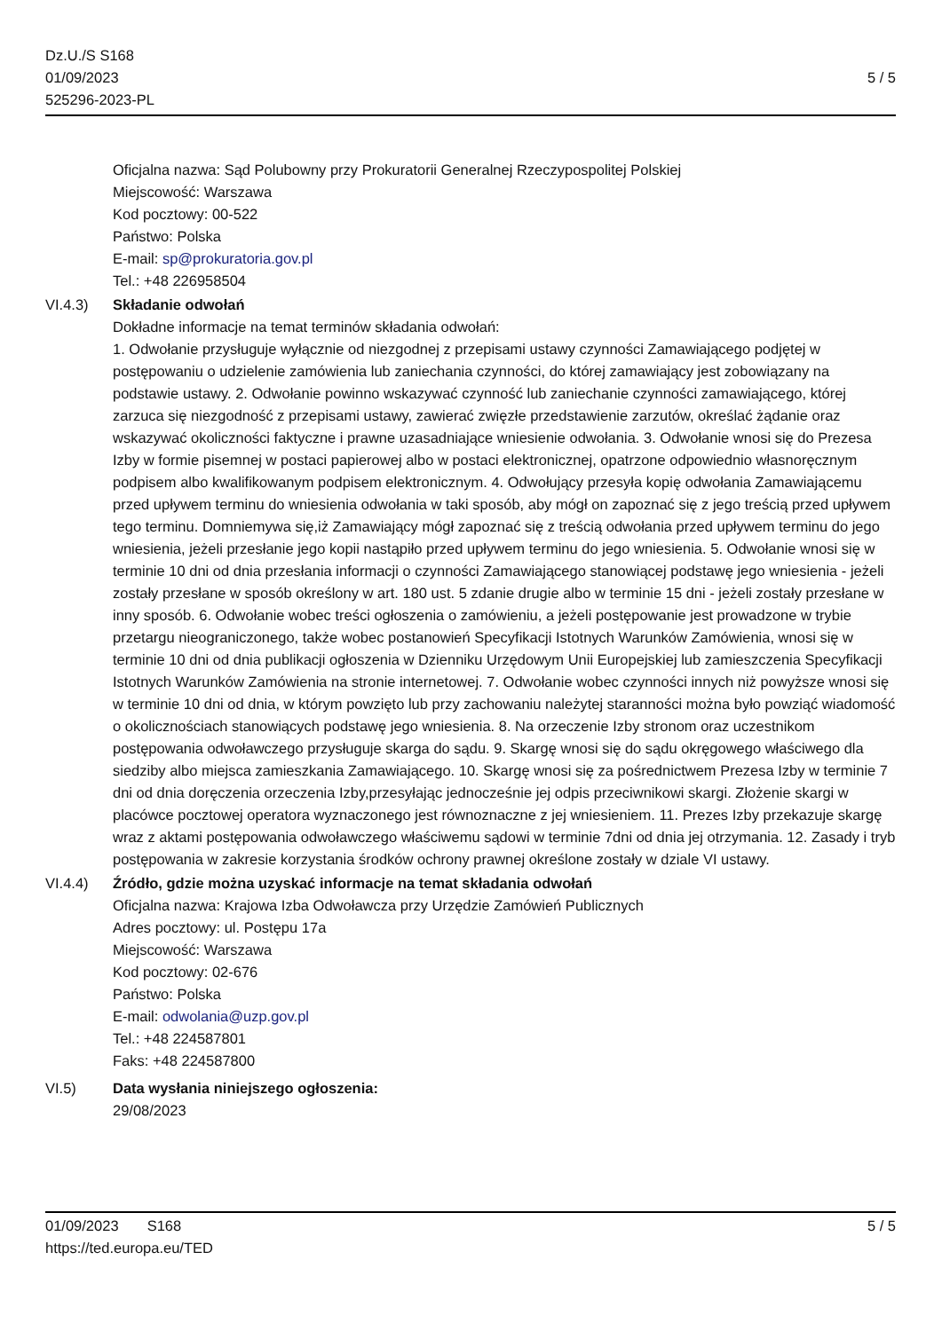Dz.U./S S168
01/09/2023
525296-2023-PL
5 / 5
Oficjalna nazwa: Sąd Polubowny przy Prokuratorii Generalnej Rzeczypospolitej Polskiej
Miejscowość: Warszawa
Kod pocztowy: 00-522
Państwo: Polska
E-mail: sp@prokuratoria.gov.pl
Tel.: +48 226958504
VI.4.3) Składanie odwołań
Dokładne informacje na temat terminów składania odwołań:
1. Odwołanie przysługuje wyłącznie od niezgodnej z przepisami ustawy czynności Zamawiającego podjętej w postępowaniu o udzielenie zamówienia lub zaniechania czynności, do której zamawiający jest zobowiązany na podstawie ustawy. 2. Odwołanie powinno wskazywać czynność lub zaniechanie czynności zamawiającego, której zarzuca się niezgodność z przepisami ustawy, zawierać zwięzłe przedstawienie zarzutów, określać żądanie oraz wskazywać okoliczności faktyczne i prawne uzasadniające wniesienie odwołania. 3. Odwołanie wnosi się do Prezesa Izby w formie pisemnej w postaci papierowej albo w postaci elektronicznej, opatrzone odpowiednio własnoręcznym podpisem albo kwalifikowanym podpisem elektronicznym. 4. Odwołujący przesyła kopię odwołania Zamawiającemu przed upływem terminu do wniesienia odwołania w taki sposób, aby mógł on zapoznać się z jego treścią przed upływem tego terminu. Domniemywa się,iż Zamawiający mógł zapoznać się z treścią odwołania przed upływem terminu do jego wniesienia, jeżeli przesłanie jego kopii nastąpiło przed upływem terminu do jego wniesienia. 5. Odwołanie wnosi się w terminie 10 dni od dnia przesłania informacji o czynności Zamawiającego stanowiącej podstawę jego wniesienia - jeżeli zostały przesłane w sposób określony w art. 180 ust. 5 zdanie drugie albo w terminie 15 dni - jeżeli zostały przesłane w inny sposób. 6. Odwołanie wobec treści ogłoszenia o zamówieniu, a jeżeli postępowanie jest prowadzone w trybie przetargu nieograniczonego, także wobec postanowień Specyfikacji Istotnych Warunków Zamówienia, wnosi się w terminie 10 dni od dnia publikacji ogłoszenia w Dzienniku Urzędowym Unii Europejskiej lub zamieszczenia Specyfikacji Istotnych Warunków Zamówienia na stronie internetowej. 7. Odwołanie wobec czynności innych niż powyższe wnosi się w terminie 10 dni od dnia, w którym powzięto lub przy zachowaniu należytej staranności można było powziąć wiadomość o okolicznościach stanowiących podstawę jego wniesienia. 8. Na orzeczenie Izby stronom oraz uczestnikom postępowania odwoławczego przysługuje skarga do sądu. 9. Skargę wnosi się do sądu okręgowego właściwego dla siedziby albo miejsca zamieszkania Zamawiającego. 10. Skargę wnosi się za pośrednictwem Prezesa Izby w terminie 7 dni od dnia doręczenia orzeczenia Izby,przesyłając jednocześnie jej odpis przeciwnikowi skargi. Złożenie skargi w placówce pocztowej operatora wyznaczonego jest równoznaczne z jej wniesieniem. 11. Prezes Izby przekazuje skargę wraz z aktami postępowania odwoławczego właściwemu sądowi w terminie 7dni od dnia jej otrzymania. 12. Zasady i tryb postępowania w zakresie korzystania środków ochrony prawnej określone zostały w dziale VI ustawy.
VI.4.4) Źródło, gdzie można uzyskać informacje na temat składania odwołań
Oficjalna nazwa: Krajowa Izba Odwoławcza przy Urzędzie Zamówień Publicznych
Adres pocztowy: ul. Postępu 17a
Miejscowość: Warszawa
Kod pocztowy: 02-676
Państwo: Polska
E-mail: odwolania@uzp.gov.pl
Tel.: +48 224587801
Faks: +48 224587800
VI.5) Data wysłania niniejszego ogłoszenia:
29/08/2023
01/09/2023 S168
https://ted.europa.eu/TED
5 / 5